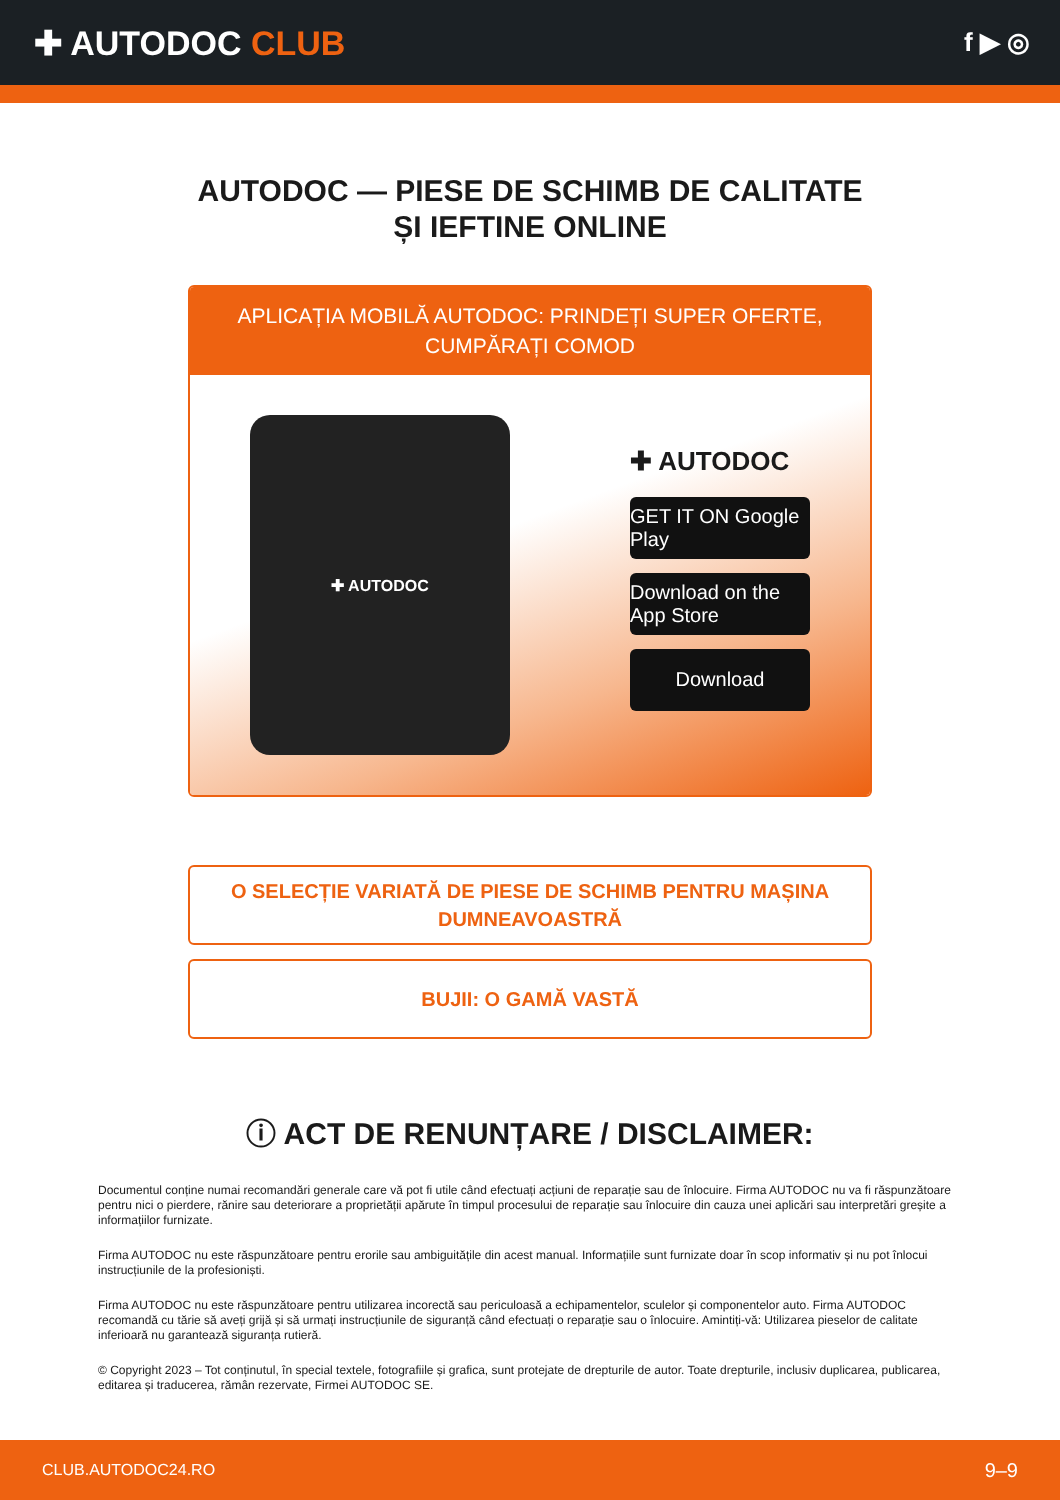✚ AUTODOC CLUB
f ▶ ◎
AUTODOC — PIESE DE SCHIMB DE CALITATE ȘI IEFTINE ONLINE
APLICAȚIA MOBILĂ AUTODOC: PRINDEȚI SUPER OFERTE, CUMPĂRAȚI COMOD
✚ AUTODOC
✚ AUTODOC
GET IT ON Google Play
Download on the App Store
Download
O SELECȚIE VARIATĂ DE PIESE DE SCHIMB PENTRU MAȘINA DUMNEAVOASTRĂ
BUJII: O GAMĂ VASTĂ
ⓘ ACT DE RENUNȚARE / DISCLAIMER:
Documentul conține numai recomandări generale care vă pot fi utile când efectuați acțiuni de reparație sau de înlocuire. Firma AUTODOC nu va fi răspunzătoare pentru nici o pierdere, rănire sau deteriorare a proprietății apărute în timpul procesului de reparație sau înlocuire din cauza unei aplicări sau interpretări greșite a informațiilor furnizate.
Firma AUTODOC nu este răspunzătoare pentru erorile sau ambiguitățile din acest manual. Informațiile sunt furnizate doar în scop informativ și nu pot înlocui instrucțiunile de la profesioniști.
Firma AUTODOC nu este răspunzătoare pentru utilizarea incorectă sau periculoasă a echipamentelor, sculelor și componentelor auto. Firma AUTODOC recomandă cu tărie să aveți grijă și să urmați instrucțiunile de siguranță când efectuați o reparație sau o înlocuire. Amintiți-vă: Utilizarea pieselor de calitate inferioară nu garantează siguranța rutieră.
© Copyright 2023 – Tot conținutul, în special textele, fotografiile și grafica, sunt protejate de drepturile de autor. Toate drepturile, inclusiv duplicarea, publicarea, editarea și traducerea, rămân rezervate, Firmei AUTODOC SE.
CLUB.AUTODOC24.RO 9–9